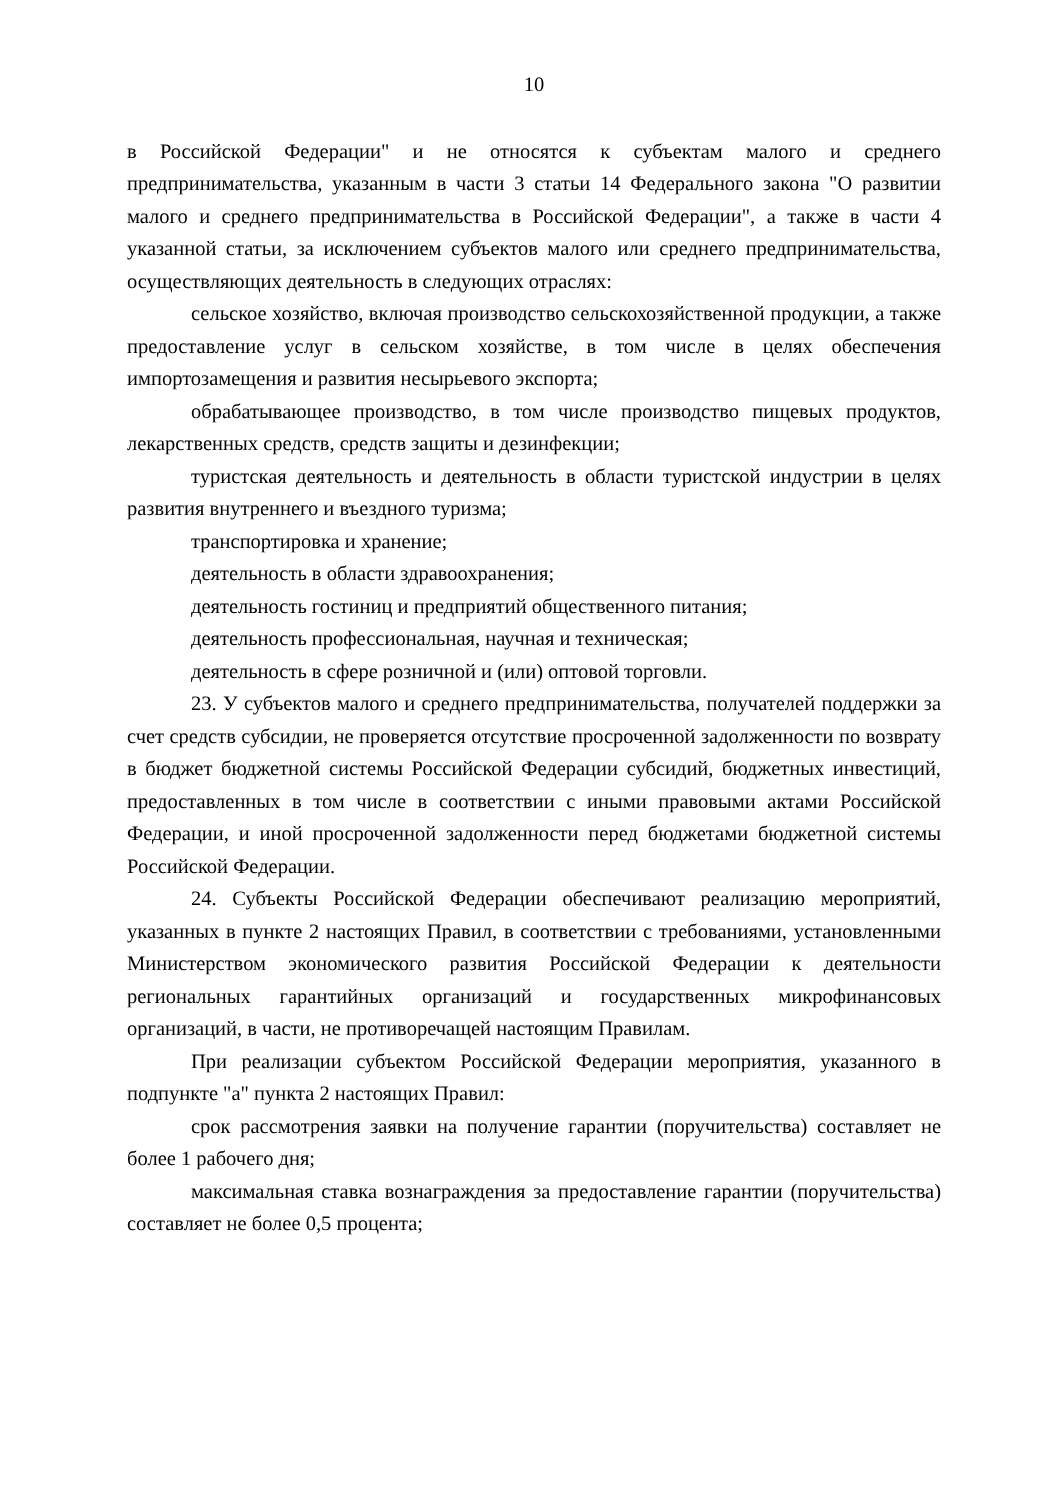10
в Российской Федерации" и не относятся к субъектам малого и среднего предпринимательства, указанным в части 3 статьи 14 Федерального закона "О развитии малого и среднего предпринимательства в Российской Федерации", а также в части 4 указанной статьи, за исключением субъектов малого или среднего предпринимательства, осуществляющих деятельность в следующих отраслях:
сельское хозяйство, включая производство сельскохозяйственной продукции, а также предоставление услуг в сельском хозяйстве, в том числе в целях обеспечения импортозамещения и развития несырьевого экспорта;
обрабатывающее производство, в том числе производство пищевых продуктов, лекарственных средств, средств защиты и дезинфекции;
туристская деятельность и деятельность в области туристской индустрии в целях развития внутреннего и въездного туризма;
транспортировка и хранение;
деятельность в области здравоохранения;
деятельность гостиниц и предприятий общественного питания;
деятельность профессиональная, научная и техническая;
деятельность в сфере розничной и (или) оптовой торговли.
23. У субъектов малого и среднего предпринимательства, получателей поддержки за счет средств субсидии, не проверяется отсутствие просроченной задолженности по возврату в бюджет бюджетной системы Российской Федерации субсидий, бюджетных инвестиций, предоставленных в том числе в соответствии с иными правовыми актами Российской Федерации, и иной просроченной задолженности перед бюджетами бюджетной системы Российской Федерации.
24. Субъекты Российской Федерации обеспечивают реализацию мероприятий, указанных в пункте 2 настоящих Правил, в соответствии с требованиями, установленными Министерством экономического развития Российской Федерации к деятельности региональных гарантийных организаций и государственных микрофинансовых организаций, в части, не противоречащей настоящим Правилам.
При реализации субъектом Российской Федерации мероприятия, указанного в подпункте "а" пункта 2 настоящих Правил:
срок рассмотрения заявки на получение гарантии (поручительства) составляет не более 1 рабочего дня;
максимальная ставка вознаграждения за предоставление гарантии (поручительства) составляет не более 0,5 процента;